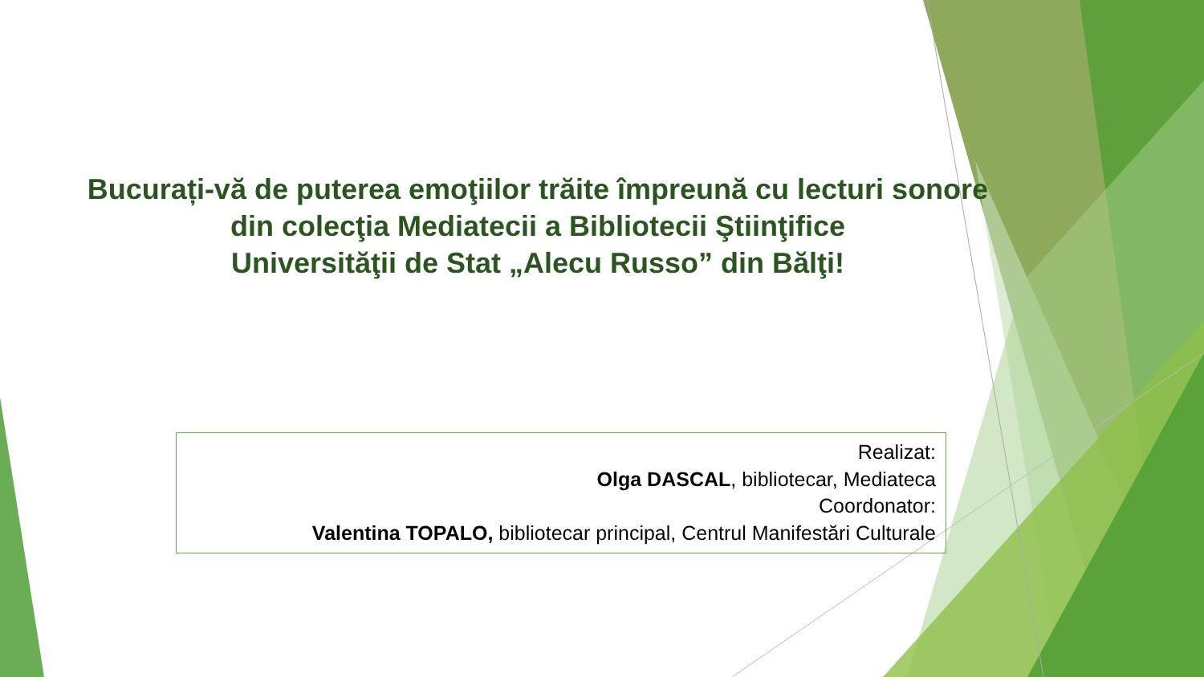Bucurați-vă de puterea emoţiilor trăite împreună cu lecturi sonore
din colecţia Mediatecii a Bibliotecii Ştiinţifice
Universităţii de Stat „Alecu Russo” din Bălţi!
Realizat:
Olga DASCAL, bibliotecar, Mediateca
Coordonator:
Valentina TOPALO, bibliotecar principal, Centrul Manifestări Culturale